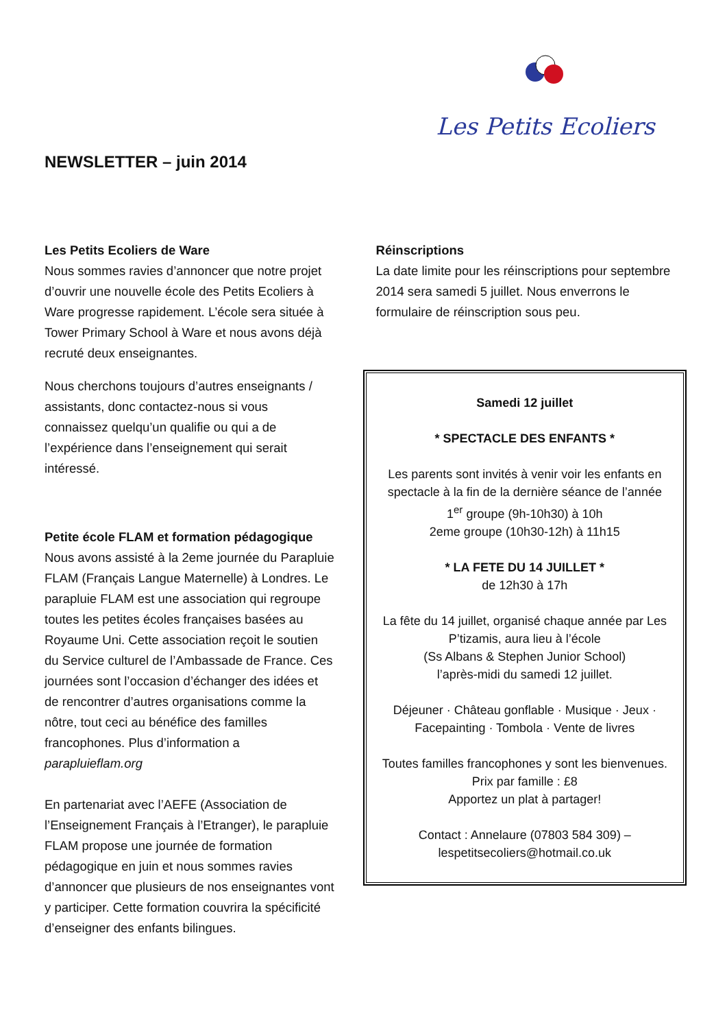NEWSLETTER – juin 2014
Les Petits Ecoliers
Les Petits Ecoliers de Ware
Nous sommes ravies d’annoncer que notre projet d’ouvrir une nouvelle école des Petits Ecoliers à Ware progresse rapidement. L’école sera située à Tower Primary School à Ware et nous avons déjà recruté deux enseignantes.
Nous cherchons toujours d’autres enseignants / assistants, donc contactez-nous si vous connaissez quelqu’un qualifie ou qui a de l’expérience dans l’enseignement qui serait intéressé.
Petite école FLAM et formation pédagogique
Nous avons assisté à la 2eme journée du Parapluie FLAM (Français Langue Maternelle) à Londres. Le parapluie FLAM est une association qui regroupe toutes les petites écoles françaises basées au Royaume Uni. Cette association reçoit le soutien du Service culturel de l’Ambassade de France. Ces journées sont l’occasion d’échanger des idées et de rencontrer d’autres organisations comme la nôtre, tout ceci au bénéfice des familles francophones. Plus d’information a parapluieflam.org
En partenariat avec l’AEFE (Association de l’Enseignement Français à l’Etranger), le parapluie FLAM propose une journée de formation pédagogique en juin et nous sommes ravies d’annoncer que plusieurs de nos enseignantes vont y participer. Cette formation couvrira la spécificité d’enseigner des enfants bilingues.
Réinscriptions
La date limite pour les réinscriptions pour septembre 2014 sera samedi 5 juillet. Nous enverrons le formulaire de réinscription sous peu.
Samedi 12 juillet
* SPECTACLE DES ENFANTS *
Les parents sont invités à venir voir les enfants en spectacle à la fin de la dernière séance de l’année
1<sup>er</sup> groupe (9h-10h30) à 10h
2eme groupe (10h30-12h) à 11h15
* LA FETE DU 14 JUILLET *
de 12h30 à 17h
La fête du 14 juillet, organisé chaque année par Les P’tizamis, aura lieu à l’école
(Ss Albans & Stephen Junior School)
l’après-midi du samedi 12 juillet.
Déjeuner · Château gonflable · Musique · Jeux · Facepainting · Tombola · Vente de livres
Toutes familles francophones y sont les bienvenues.
Prix par famille : £8
Apportez un plat à partager!
Contact : Annelaure (07803 584 309) – lespetitsecoliers@hotmail.co.uk